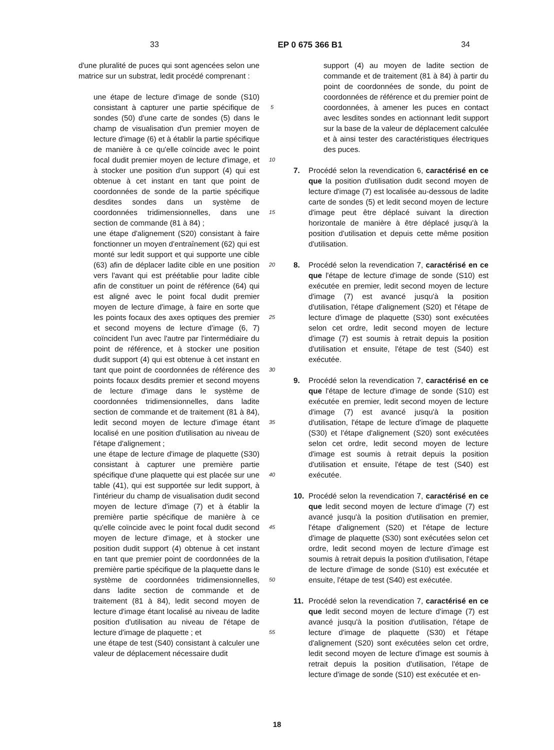33 EP 0 675 366 B1 34
d'une pluralité de puces qui sont agencées selon une matrice sur un substrat, ledit procédé comprenant :
une étape de lecture d'image de sonde (S10) consistant à capturer une partie spécifique de sondes (50) d'une carte de sondes (5) dans le champ de visualisation d'un premier moyen de lecture d'image (6) et à établir la partie spécifique de manière à ce qu'elle coïncide avec le point focal dudit premier moyen de lecture d'image, et à stocker une position d'un support (4) qui est obtenue à cet instant en tant que point de coordonnées de sonde de la partie spécifique desdites sondes dans un système de coordonnées tridimensionnelles, dans une section de commande (81 à 84) ;
une étape d'alignement (S20) consistant à faire fonctionner un moyen d'entraînement (62) qui est monté sur ledit support et qui supporte une cible (63) afin de déplacer ladite cible en une position vers l'avant qui est préétablie pour ladite cible afin de constituer un point de référence (64) qui est aligné avec le point focal dudit premier moyen de lecture d'image, à faire en sorte que les points focaux des axes optiques des premier et second moyens de lecture d'image (6, 7) coïncident l'un avec l'autre par l'intermédiaire du point de référence, et à stocker une position dudit support (4) qui est obtenue à cet instant en tant que point de coordonnées de référence des points focaux desdits premier et second moyens de lecture d'image dans le système de coordonnées tridimensionnelles, dans ladite section de commande et de traitement (81 à 84), ledit second moyen de lecture d'image étant localisé en une position d'utilisation au niveau de l'étape d'alignement ;
une étape de lecture d'image de plaquette (S30) consistant à capturer une première partie spécifique d'une plaquette qui est placée sur une table (41), qui est supportée sur ledit support, à l'intérieur du champ de visualisation dudit second moyen de lecture d'image (7) et à établir la première partie spécifique de manière à ce qu'elle coïncide avec le point focal dudit second moyen de lecture d'image, et à stocker une position dudit support (4) obtenue à cet instant en tant que premier point de coordonnées de la première partie spécifique de la plaquette dans le système de coordonnées tridimensionnelles, dans ladite section de commande et de traitement (81 à 84), ledit second moyen de lecture d'image étant localisé au niveau de ladite position d'utilisation au niveau de l'étape de lecture d'image de plaquette ; et
une étape de test (S40) consistant à calculer une valeur de déplacement nécessaire dudit
5
10
15
20
25
30
35
40
45
50
55
support (4) au moyen de ladite section de commande et de traitement (81 à 84) à partir du point de coordonnées de sonde, du point de coordonnées de référence et du premier point de coordonnées, à amener les puces en contact avec lesdites sondes en actionnant ledit support sur la base de la valeur de déplacement calculée et à ainsi tester des caractéristiques électriques des puces.
7. Procédé selon la revendication 6, caractérisé en ce que la position d'utilisation dudit second moyen de lecture d'image (7) est localisée au-dessous de ladite carte de sondes (5) et ledit second moyen de lecture d'image peut être déplacé suivant la direction horizontale de manière à être déplacé jusqu'à la position d'utilisation et depuis cette même position d'utilisation.
8. Procédé selon la revendication 7, caractérisé en ce que l'étape de lecture d'image de sonde (S10) est exécutée en premier, ledit second moyen de lecture d'image (7) est avancé jusqu'à la position d'utilisation, l'étape d'alignement (S20) et l'étape de lecture d'image de plaquette (S30) sont exécutées selon cet ordre, ledit second moyen de lecture d'image (7) est soumis à retrait depuis la position d'utilisation et ensuite, l'étape de test (S40) est exécutée.
9. Procédé selon la revendication 7, caractérisé en ce que l'étape de lecture d'image de sonde (S10) est exécutée en premier, ledit second moyen de lecture d'image (7) est avancé jusqu'à la position d'utilisation, l'étape de lecture d'image de plaquette (S30) et l'étape d'alignement (S20) sont exécutées selon cet ordre, ledit second moyen de lecture d'image est soumis à retrait depuis la position d'utilisation et ensuite, l'étape de test (S40) est exécutée.
10. Procédé selon la revendication 7, caractérisé en ce que ledit second moyen de lecture d'image (7) est avancé jusqu'à la position d'utilisation en premier, l'étape d'alignement (S20) et l'étape de lecture d'image de plaquette (S30) sont exécutées selon cet ordre, ledit second moyen de lecture d'image est soumis à retrait depuis la position d'utilisation, l'étape de lecture d'image de sonde (S10) est exécutée et ensuite, l'étape de test (S40) est exécutée.
11. Procédé selon la revendication 7, caractérisé en ce que ledit second moyen de lecture d'image (7) est avancé jusqu'à la position d'utilisation, l'étape de lecture d'image de plaquette (S30) et l'étape d'alignement (S20) sont exécutées selon cet ordre, ledit second moyen de lecture d'image est soumis à retrait depuis la position d'utilisation, l'étape de lecture d'image de sonde (S10) est exécutée et en-
18